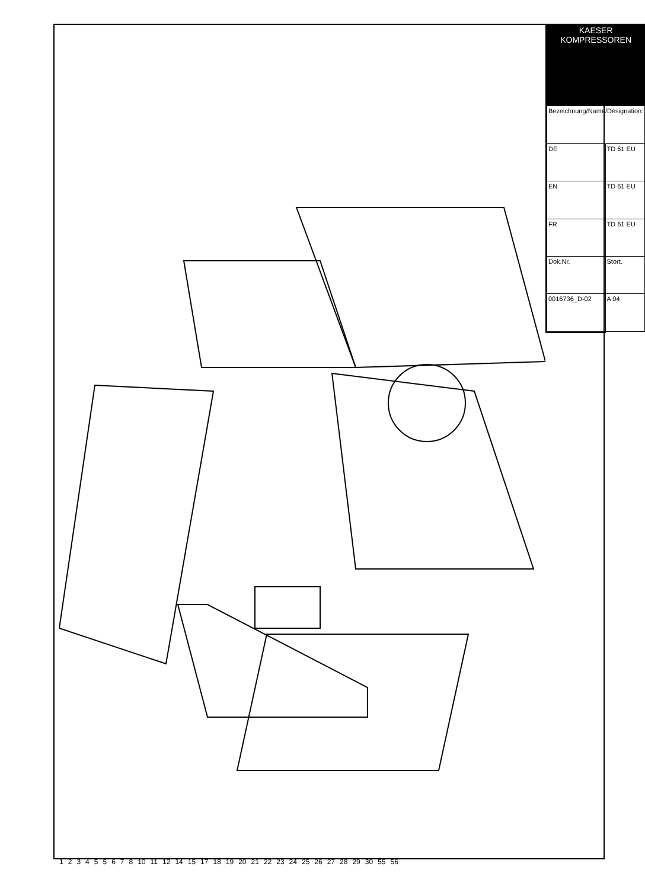123455678 10 11 12 14 15 17 18 19 20 21 22 23 24 25 26 27 28 29 30 55 56
| KAESER KOMPRESSOREN | |
| --- | --- |
| Bezeichnung/Name/Désignation: | |
| DE | TD 61 EU |
| EN | TD 61 EU |
| FR | TD 61 EU |
| Dok.Nr. | Stort. |
| 0016736_D-02 | A 04 |